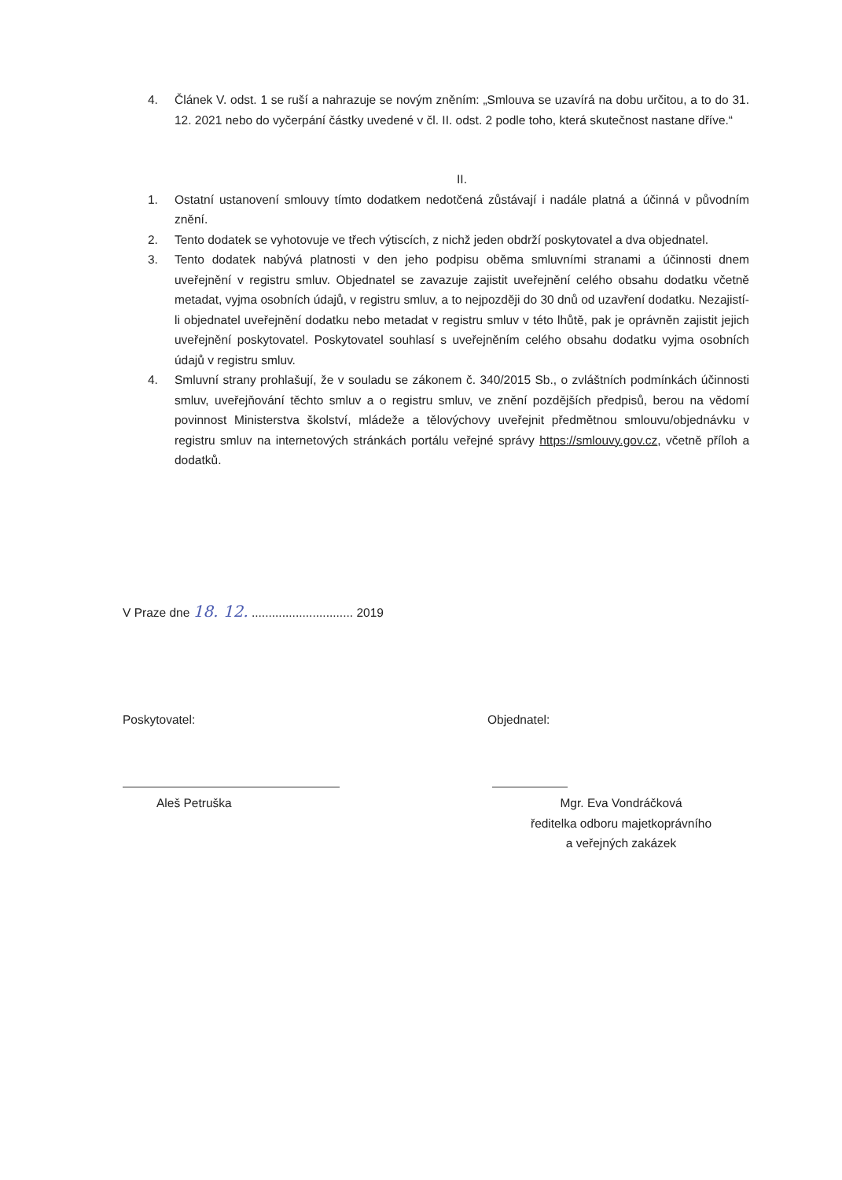4. Článek V. odst. 1 se ruší a nahrazuje se novým zněním: „Smlouva se uzavírá na dobu určitou, a to do 31. 12. 2021 nebo do vyčerpání částky uvedené v čl. II. odst. 2 podle toho, která skutečnost nastane dříve.“
II.
1. Ostatní ustanovení smlouvy tímto dodatkem nedotčená zůstávají i nadále platná a účinná v původním znění.
2. Tento dodatek se vyhotovuje ve třech výtiscích, z nichž jeden obdrží poskytovatel a dva objednatel.
3. Tento dodatek nabývá platnosti v den jeho podpisu oběma smluvními stranami a účinnosti dnem uveřejnění v registru smluv. Objednatel se zavazuje zajistit uveřejnění celého obsahu dodatku včetně metadat, vyjma osobních údajů, v registru smluv, a to nejpozději do 30 dnů od uzavření dodatku. Nezajistí-li objednatel uveřejnění dodatku nebo metadat v registru smluv v této lhůtě, pak je oprávněn zajistit jejich uveřejnění poskytovatel. Poskytovatel souhlasí s uveřejněním celého obsahu dodatku vyjma osobních údajů v registru smluv.
4. Smluvní strany prohlašují, že v souladu se zákonem č. 340/2015 Sb., o zvláštních podmínkách účinnosti smluv, uveřejňování těchto smluv a o registru smluv, ve znění pozdějších předpisů, berou na vědomí povinnost Ministerstva školství, mládeže a tělovýchovy uveřejnit předmětnou smlouvu/objednávku v registru smluv na internetových stránkách portálu veřejné správy https://smlouvy.gov.cz, včetně příloh a dodatků.
V Praze dne 18. 12. .............................. 2019
Poskytovatel: Objednatel:
Aleš Petruška
Mgr. Eva Vondráčková
ředitelka odboru majetkoprávního
a veřejných zakázek